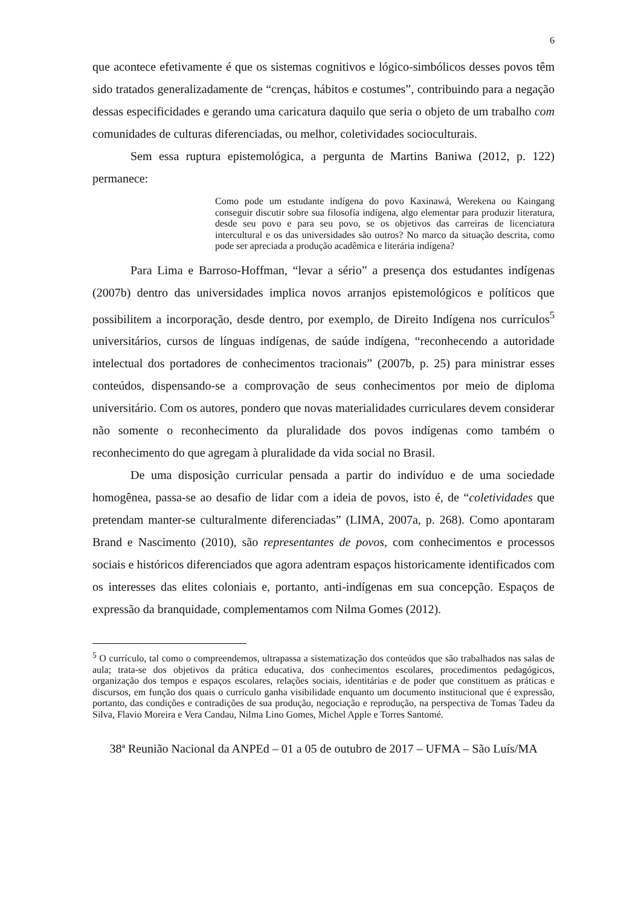6
que acontece efetivamente é que os sistemas cognitivos e lógico-simbólicos desses povos têm sido tratados generalizadamente de “crenças, hábitos e costumes”, contribuindo para a negação dessas especificidades e gerando uma caricatura daquilo que seria o objeto de um trabalho com comunidades de culturas diferenciadas, ou melhor, coletividades socioculturais.
Sem essa ruptura epistemológica, a pergunta de Martins Baniwa (2012, p. 122) permanece:
Como pode um estudante indígena do povo Kaxinawá, Werekena ou Kaingang conseguir discutir sobre sua filosofía indígena, algo elementar para produzir literatura, desde seu povo e para seu povo, se os objetivos das carreiras de licenciatura intercultural e os das universidades são outros? No marco da situação descrita, como pode ser apreciada a produção acadêmica e literária indígena?
Para Lima e Barroso-Hoffman, “levar a sério” a presença dos estudantes indígenas (2007b) dentro das universidades implica novos arranjos epistemológicos e políticos que possibilitem a incorporação, desde dentro, por exemplo, de Direito Indígena nos currículos<sup>5</sup> universitários, cursos de línguas indígenas, de saúde indígena, “reconhecendo a autoridade intelectual dos portadores de conhecimentos tracionais” (2007b, p. 25) para ministrar esses conteúdos, dispensando-se a comprovação de seus conhecimentos por meio de diploma universitário. Com os autores, pondero que novas materialidades curriculares devem considerar não somente o reconhecimento da pluralidade dos povos indígenas como também o reconhecimento do que agregam à pluralidade da vida social no Brasil.
De uma disposição curricular pensada a partir do indivíduo e de uma sociedade homogênea, passa-se ao desafio de lidar com a ideia de povos, isto é, de “coletividades que pretendam manter-se culturalmente diferenciadas” (LIMA, 2007a, p. 268). Como apontaram Brand e Nascimento (2010), são representantes de povos, com conhecimentos e processos sociais e históricos diferenciados que agora adentram espaços historicamente identificados com os interesses das elites coloniais e, portanto, anti-indígenas em sua concepção. Espaços de expressão da branquidade, complementamos com Nilma Gomes (2012).
<sup>5</sup> O currículo, tal como o compreendemos, ultrapassa a sistematização dos conteúdos que são trabalhados nas salas de aula; trata-se dos objetivos da prática educativa, dos conhecimentos escolares, procedimentos pedagógicos, organização dos tempos e espaços escolares, relações sociais, identitárias e de poder que constituem as práticas e discursos, em função dos quais o currículo ganha visibilidade enquanto um documento institucional que é expressão, portanto, das condições e contradições de sua produção, negociação e reprodução, na perspectiva de Tomas Tadeu da Silva, Flavio Moreira e Vera Candau, Nilma Lino Gomes, Michel Apple e Torres Santomé.
38ª Reunião Nacional da ANPEd – 01 a 05 de outubro de 2017 – UFMA – São Luís/MA